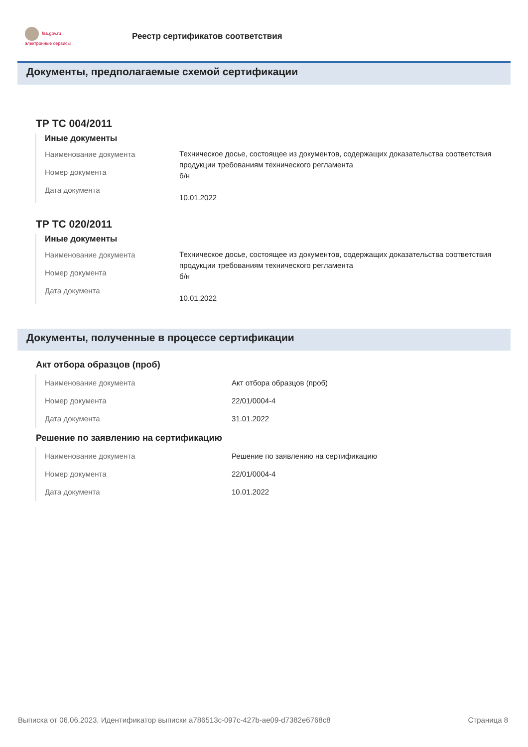fsa.gov.ru
электронные сервисы
Реестр сертификатов соответствия
Документы, предполагаемые схемой сертификации
ТР ТС 004/2011
Иные документы
Наименование документа
Номер документа
Дата документа
Техническое досье, состоящее из документов, содержащих доказательства соответствия продукции требованиям технического регламента
б/н
10.01.2022
ТР ТС 020/2011
Иные документы
Наименование документа
Номер документа
Дата документа
Техническое досье, состоящее из документов, содержащих доказательства соответствия продукции требованиям технического регламента
б/н
10.01.2022
Документы, полученные в процессе сертификации
Акт отбора образцов (проб)
Наименование документа
Номер документа
Дата документа
Акт отбора образцов (проб)
22/01/0004-4
31.01.2022
Решение по заявлению на сертификацию
Наименование документа
Номер документа
Дата документа
Решение по заявлению на сертификацию
22/01/0004-4
10.01.2022
Выписка от 06.06.2023. Идентификатор выписки a786513c-097c-427b-ae09-d7382e6768c8 Страница 8